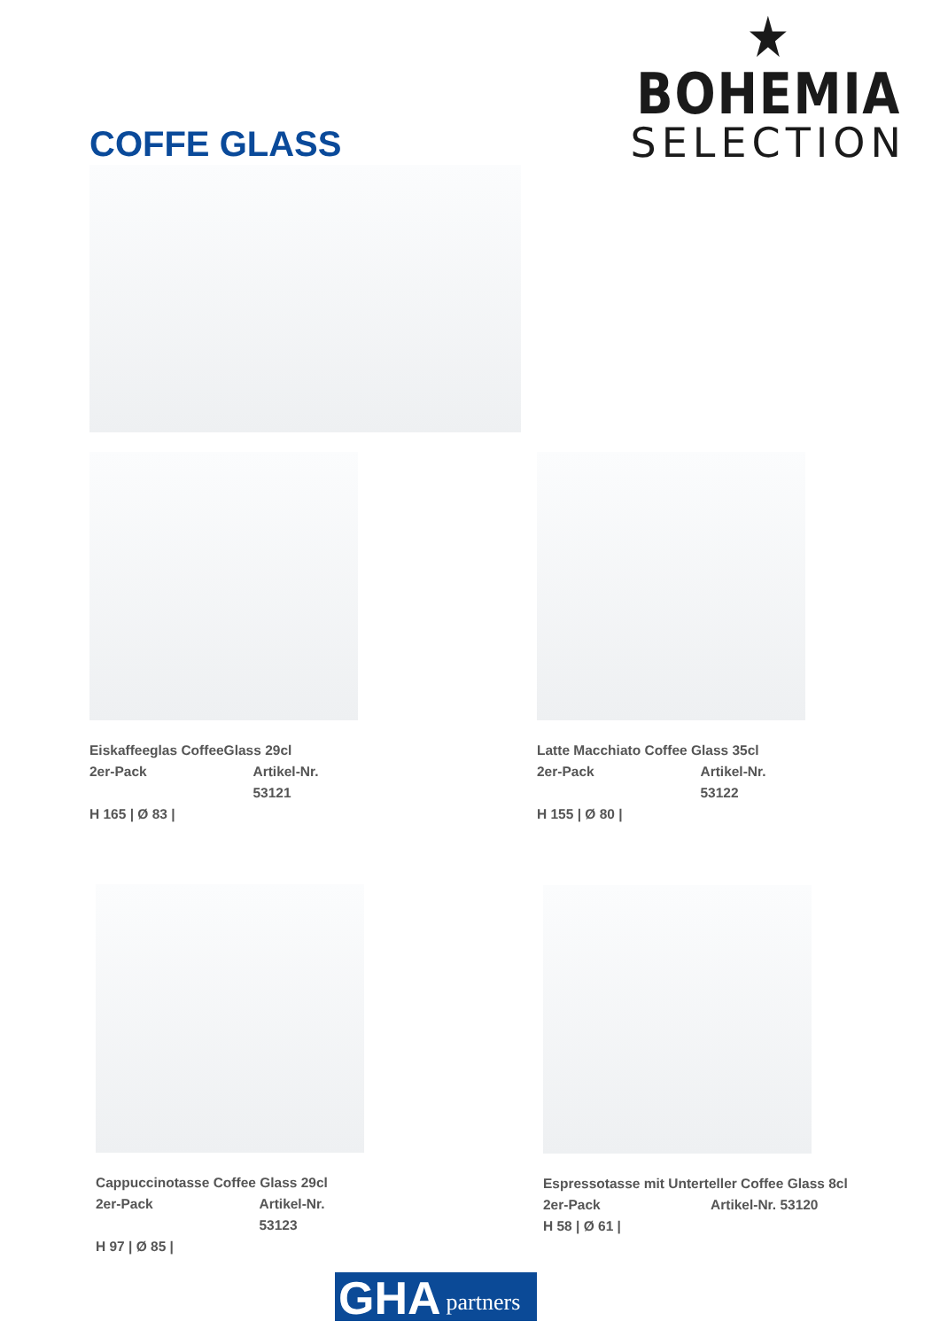★
BOHEMIA
SELECTION
COFFE GLASS
Eiskaffeeglas CoffeeGlass 29cl
2er-Pack Artikel-Nr. 53121
H 165 | Ø 83 |
Latte Macchiato Coffee Glass 35cl
2er-Pack Artikel-Nr. 53122
H 155 | Ø 80 |
Cappuccinotasse Coffee Glass 29cl
2er-Pack Artikel-Nr. 53123
H 97 | Ø 85 |
Espressotasse mit Unterteller Coffee Glass 8cl
2er-Pack Artikel-Nr. 53120
H 58 | Ø 61 |
GHA partners